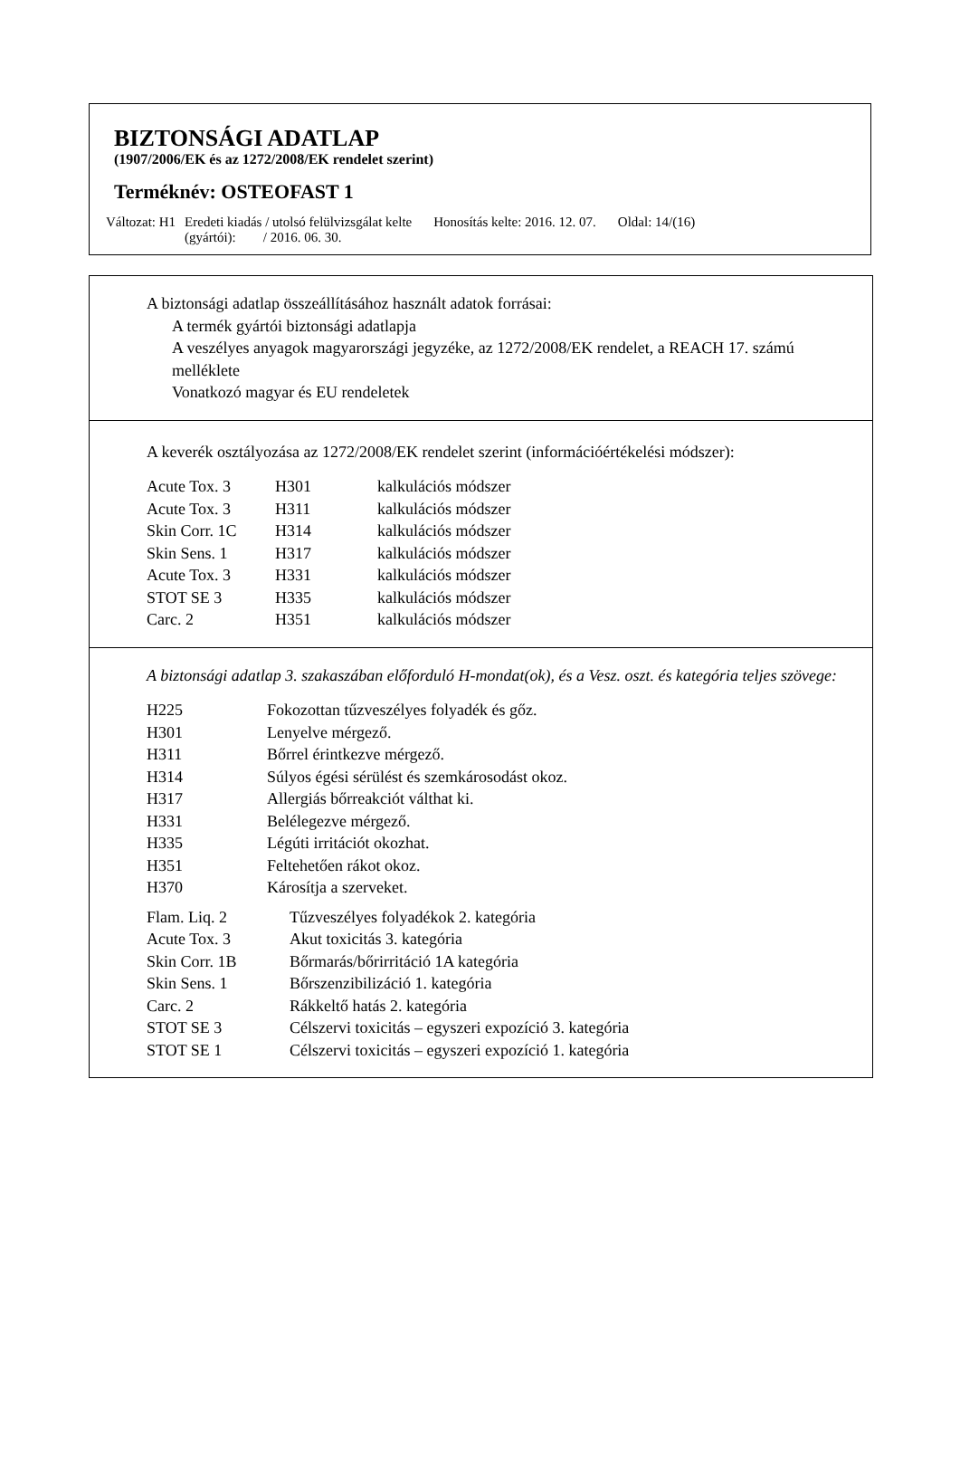BIZTONSÁGI ADATLAP
(1907/2006/EK és az 1272/2008/EK rendelet szerint)
Terméknév: OSTEOFAST 1
| Változat: H1 | Eredeti kiadás / utolsó felülvizsgálat kelte (gyártói): / 2016. 06. 30. | Honosítás kelte: 2016. 12. 07. | Oldal: 14/(16) |
A biztonsági adatlap összeállításához használt adatok forrásai:
A termék gyártói biztonsági adatlapja
A veszélyes anyagok magyarországi jegyzéke, az 1272/2008/EK rendelet, a REACH 17. számú melléklete
Vonatkozó magyar és EU rendeletek
A keverék osztályozása az 1272/2008/EK rendelet szerint (információértékelési módszer):
| Acute Tox. 3 | H301 | kalkulációs módszer |
| Acute Tox. 3 | H311 | kalkulációs módszer |
| Skin Corr. 1C | H314 | kalkulációs módszer |
| Skin Sens. 1 | H317 | kalkulációs módszer |
| Acute Tox. 3 | H331 | kalkulációs módszer |
| STOT SE 3 | H335 | kalkulációs módszer |
| Carc. 2 | H351 | kalkulációs módszer |
A biztonsági adatlap 3. szakaszában előforduló H-mondat(ok), és a Vesz. oszt. és kategória teljes szövege:
| H225 | Fokozottan tűzveszélyes folyadék és gőz. |
| H301 | Lenyelve mérgező. |
| H311 | Bőrrel érintkezve mérgező. |
| H314 | Súlyos égési sérülést és szemkárosodást okoz. |
| H317 | Allergiás bőrreakciót válthat ki. |
| H331 | Belélegezve mérgező. |
| H335 | Légúti irritációt okozhat. |
| H351 | Feltehetően rákot okoz. |
| H370 | Károsítja a szerveket. |
| Flam. Liq. 2 | Tűzveszélyes folyadékok 2. kategória |
| Acute Tox. 3 | Akut toxicitás 3. kategória |
| Skin Corr. 1B | Bőrmarás/bőrirritáció 1A kategória |
| Skin Sens. 1 | Bőrszenzibilizáció 1. kategória |
| Carc. 2 | Rákkeltő hatás 2. kategória |
| STOT SE 3 | Célszervi toxicitás – egyszeri expozíció 3. kategória |
| STOT SE 1 | Célszervi toxicitás – egyszeri expozíció 1. kategória |